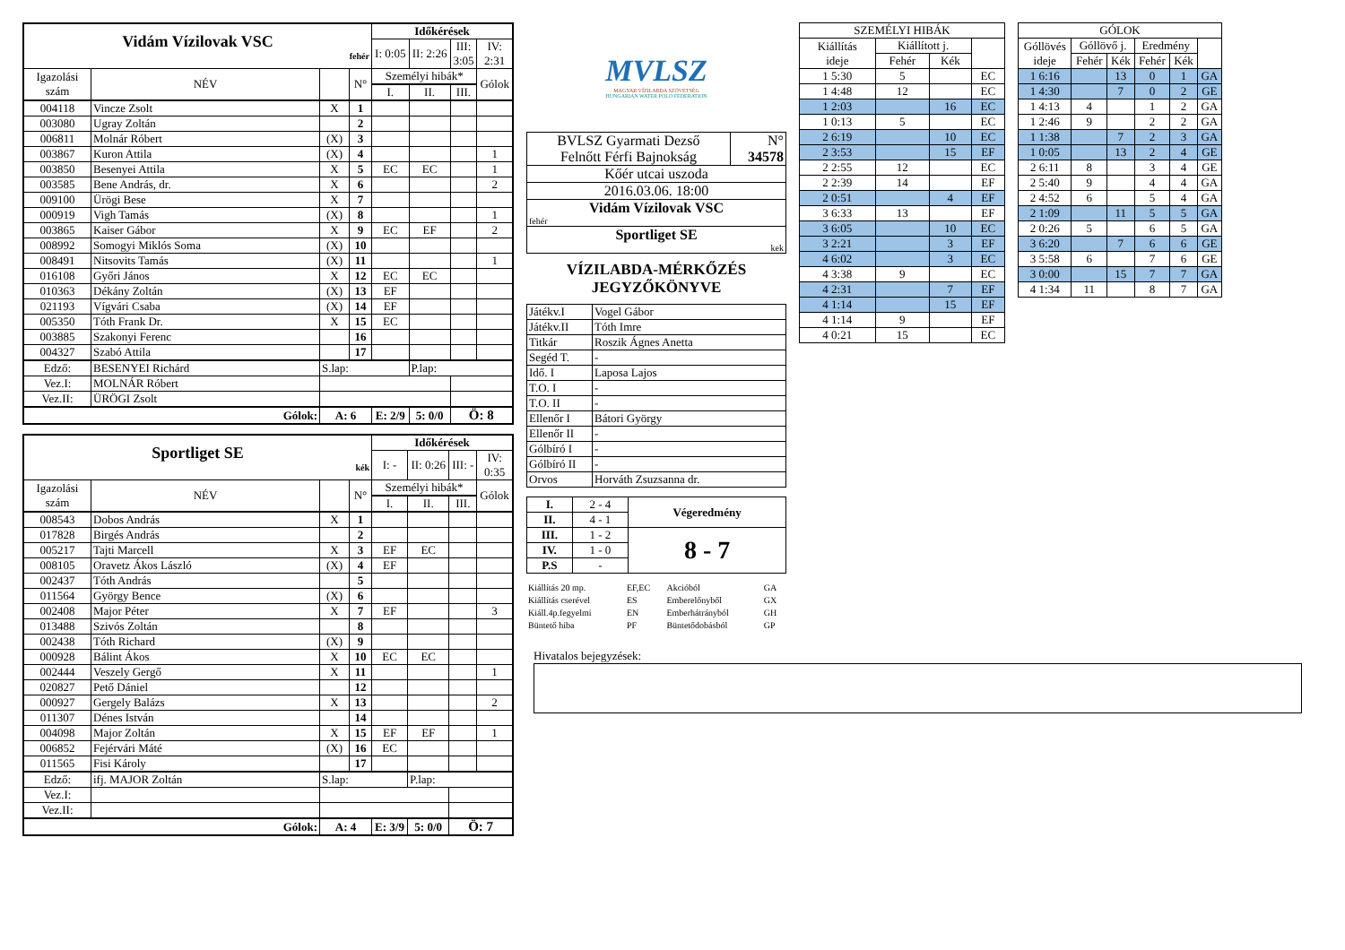| Vidám Vízilovak VSC fehér | | | | Időkérések | | | |
| | | | | I: 0:05 | II: 2:26 | III: 3:05 | IV: 2:31 |
| Igazolási szám | NÉV | | N° | Személyi hibák* | | | Gólok |
| | | | | I. | II. | III. | |
| 004118 | Vincze Zsolt | X | 1 | | | | |
| 003080 | Ugray Zoltán | | 2 | | | | |
| 006811 | Molnár Róbert | (X) | 3 | | | | |
| 003867 | Kuron Attila | (X) | 4 | | | | 1 |
| 003850 | Besenyei Attila | X | 5 | EC | EC | | 1 |
| 003585 | Bene András, dr. | X | 6 | | | | 2 |
| 009100 | Ürögi Bese | X | 7 | | | | |
| 000919 | Vigh Tamás | (X) | 8 | | | | 1 |
| 003865 | Kaiser Gábor | X | 9 | EC | EF | | 2 |
| 008992 | Somogyi Miklós Soma | (X) | 10 | | | | |
| 008491 | Nitsovits Tamás | (X) | 11 | | | | 1 |
| 016108 | Győri János | X | 12 | EC | EC | | |
| 010363 | Dékány Zoltán | (X) | 13 | EF | | | |
| 021193 | Vígvári Csaba | (X) | 14 | EF | | | |
| 005350 | Tóth Frank Dr. | X | 15 | EC | | | |
| 003885 | Szakonyi Ferenc | | 16 | | | | |
| 004327 | Szabó Attila | | 17 | | | | |
| Edző: | BESENYEI Richárd | S.lap: | | | P.lap: | | |
| Vez.I: | MOLNÁR Róbert | | | | | | |
| Vez.II: | ÜRÖGI Zsolt | | | | | | |
| Gólok: | | A: 6 | | E: 2/9 | 5: 0/0 | Ö: 8 | |
| Sportliget SE kék | | | | Időkérések | | | |
| | | | | I: - | II: 0:26 | III: - | IV: 0:35 |
| Igazolási szám | NÉV | | N° | Személyi hibák* | | | Gólok |
| | | | | I. | II. | III. | |
| 008543 | Dobos András | X | 1 | | | | |
| 017828 | Birgés András | | 2 | | | | |
| 005217 | Tajti Marcell | X | 3 | EF | EC | | |
| 008105 | Oravetz Ákos László | (X) | 4 | EF | | | |
| 002437 | Tóth András | | 5 | | | | |
| 011564 | György Bence | (X) | 6 | | | | |
| 002408 | Major Péter | X | 7 | EF | | | 3 |
| 013488 | Szivós Zoltán | | 8 | | | | |
| 002438 | Tóth Richard | (X) | 9 | | | | |
| 000928 | Bálint Ákos | X | 10 | EC | EC | | |
| 002444 | Veszely Gergő | X | 11 | | | | 1 |
| 020827 | Pető Dániel | | 12 | | | | |
| 000927 | Gergely Balázs | X | 13 | | | | 2 |
| 011307 | Dénes István | | 14 | | | | |
| 004098 | Major Zoltán | X | 15 | EF | EF | | 1 |
| 006852 | Fejérvári Máté | (X) | 16 | EC | | | |
| 011565 | Fisi Károly | | 17 | | | | |
| Edző: | ifj. MAJOR Zoltán | S.lap: | | | P.lap: | | |
| Vez.I: | | | | | | | |
| Vez.II: | | | | | | | |
| Gólok: | | A: 4 | | E: 3/9 | 5: 0/0 | Ö: 7 | |
MVLSZ
MAGYAR VÍZILABDA SZÖVETSÉG
HUNGARIAN WATER POLO FEDERATION
| BVLSZ Gyarmati Dezső Felnőtt Férfi Bajnokság | N° 34578 |
| Kőér utcai uszoda | |
| 2016.03.06. 18:00 | |
| Vidám Vízilovak VSC fehér | |
| Sportliget SE kek | |
VÍZILABDA-MÉRKŐZÉS
JEGYZŐKÖNYVE
| Játékv.I | Vogel Gábor |
| Játékv.II | Tóth Imre |
| Titkár | Roszik Ágnes Anetta |
| Segéd T. | - |
| Idő. I | Laposa Lajos |
| T.O. I | - |
| T.O. II | - |
| Ellenőr I | Bátori György |
| Ellenőr II | - |
| Gólbíró I | - |
| Gólbíró II | - |
| Orvos | Horváth Zsuzsanna dr. |
| I. | 2 - 4 | Végeredmény |
| II. | 4 - 1 | |
| III. | 1 - 2 | 8 - 7 |
| IV. | 1 - 0 | |
| P.S | - | |
| Kiállítás 20 mp. | EF,EC | Akcióból | GA |
| Kiállítás cserével | ES | Emberelőnyből | GX |
| Kiáll.4p.fegyelmi | EN | Emberhátrányból | GH |
| Büntető hiba | PF | Büntetődobásból | GP |
| SZEMÉLYI HIBÁK | | | |
| --- | --- | --- | --- |
| Kiállítás ideje | Kiállított j. | | |
| | Fehér | Kék | |
| 1 5:30 | 5 | | EC |
| 1 4:48 | 12 | | EC |
| 1 2:03 | | 16 | EC |
| 1 0:13 | 5 | | EC |
| 2 6:19 | | 10 | EC |
| 2 3:53 | | 15 | EF |
| 2 2:55 | 12 | | EC |
| 2 2:39 | 14 | | EF |
| 2 0:51 | | 4 | EF |
| 3 6:33 | 13 | | EF |
| 3 6:05 | | 10 | EC |
| 3 2:21 | | 3 | EF |
| 4 6:02 | | 3 | EC |
| 4 3:38 | 9 | | EC |
| 4 2:31 | | 7 | EF |
| 4 1:14 | | 15 | EF |
| 4 1:14 | 9 | | EF |
| 4 0:21 | 15 | | EC |
| GÓLOK | | | | | |
| --- | --- | --- | --- | --- | --- |
| Góllövés ideje | Góllövő j. | | Eredmény | | |
| | Fehér | Kék | Fehér | Kék | |
| 1 6:16 | | 13 | 0 | 1 | GA |
| 1 4:30 | | 7 | 0 | 2 | GE |
| 1 4:13 | 4 | | 1 | 2 | GA |
| 1 2:46 | 9 | | 2 | 2 | GA |
| 1 1:38 | | 7 | 2 | 3 | GA |
| 1 0:05 | | 13 | 2 | 4 | GE |
| 2 6:11 | 8 | | 3 | 4 | GE |
| 2 5:40 | 9 | | 4 | 4 | GA |
| 2 4:52 | 6 | | 5 | 4 | GA |
| 2 1:09 | | 11 | 5 | 5 | GA |
| 2 0:26 | 5 | | 6 | 5 | GA |
| 3 6:20 | | 7 | 6 | 6 | GE |
| 3 5:58 | 6 | | 7 | 6 | GE |
| 3 0:00 | | 15 | 7 | 7 | GA |
| 4 1:34 | 11 | | 8 | 7 | GA |
Hivatalos bejegyzések: